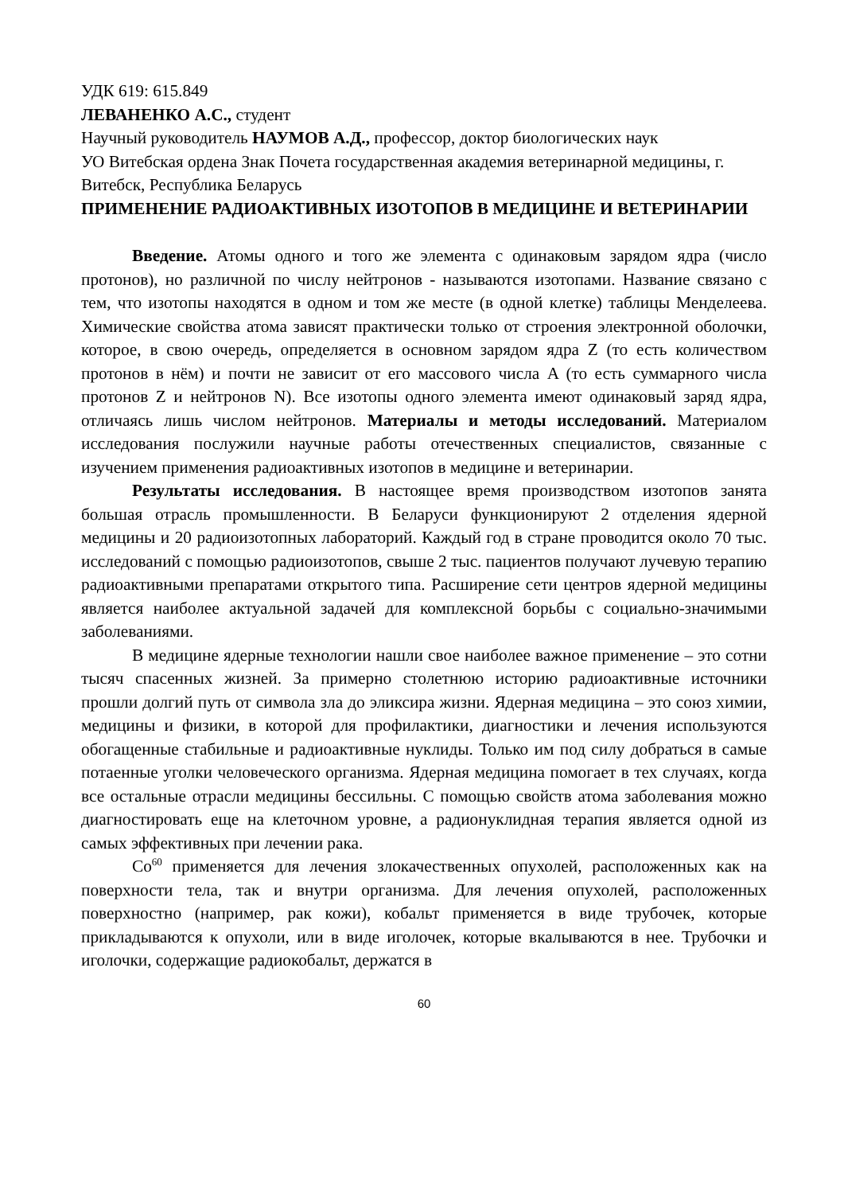УДК 619: 615.849
ЛЕВАНЕНКО А.С., студент
Научный руководитель НАУМОВ А.Д., профессор, доктор биологических наук
УО Витебская ордена Знак Почета государственная академия ветеринарной медицины, г. Витебск, Республика Беларусь
ПРИМЕНЕНИЕ РАДИОАКТИВНЫХ ИЗОТОПОВ В МЕДИЦИНЕ И ВЕТЕРИНАРИИ
Введение. Атомы одного и того же элемента с одинаковым зарядом ядра (число протонов), но различной по числу нейтронов - называются изотопами. Название связано с тем, что изотопы находятся в одном и том же месте (в одной клетке) таблицы Менделеева. Химические свойства атома зависят практически только от строения электронной оболочки, которое, в свою очередь, определяется в основном зарядом ядра Z (то есть количеством протонов в нём) и почти не зависит от его массового числа A (то есть суммарного числа протонов Z и нейтронов N). Все изотопы одного элемента имеют одинаковый заряд ядра, отличаясь лишь числом нейтронов. Материалы и методы исследований. Материалом исследования послужили научные работы отечественных специалистов, связанные с изучением применения радиоактивных изотопов в медицине и ветеринарии.
Результаты исследования. В настоящее время производством изотопов занята большая отрасль промышленности. В Беларуси функционируют 2 отделения ядерной медицины и 20 радиоизотопных лабораторий. Каждый год в стране проводится около 70 тыс. исследований с помощью радиоизотопов, свыше 2 тыс. пациентов получают лучевую терапию радиоактивными препаратами открытого типа. Расширение сети центров ядерной медицины является наиболее актуальной задачей для комплексной борьбы с социально-значимыми заболеваниями.
В медицине ядерные технологии нашли свое наиболее важное применение – это сотни тысяч спасенных жизней. За примерно столетнюю историю радиоактивные источники прошли долгий путь от символа зла до эликсира жизни. Ядерная медицина – это союз химии, медицины и физики, в которой для профилактики, диагностики и лечения используются обогащенные стабильные и радиоактивные нуклиды. Только им под силу добраться в самые потаенные уголки человеческого организма. Ядерная медицина помогает в тех случаях, когда все остальные отрасли медицины бессильны. С помощью свойств атома заболевания можно диагностировать еще на клеточном уровне, а радионуклидная терапия является одной из самых эффективных при лечении рака.
Co<sup>60</sup> применяется для лечения злокачественных опухолей, расположенных как на поверхности тела, так и внутри организма. Для лечения опухолей, расположенных поверхностно (например, рак кожи), кобальт применяется в виде трубочек, которые прикладываются к опухоли, или в виде иголочек, которые вкалываются в нее. Трубочки и иголочки, содержащие радиокобальт, держатся в
60